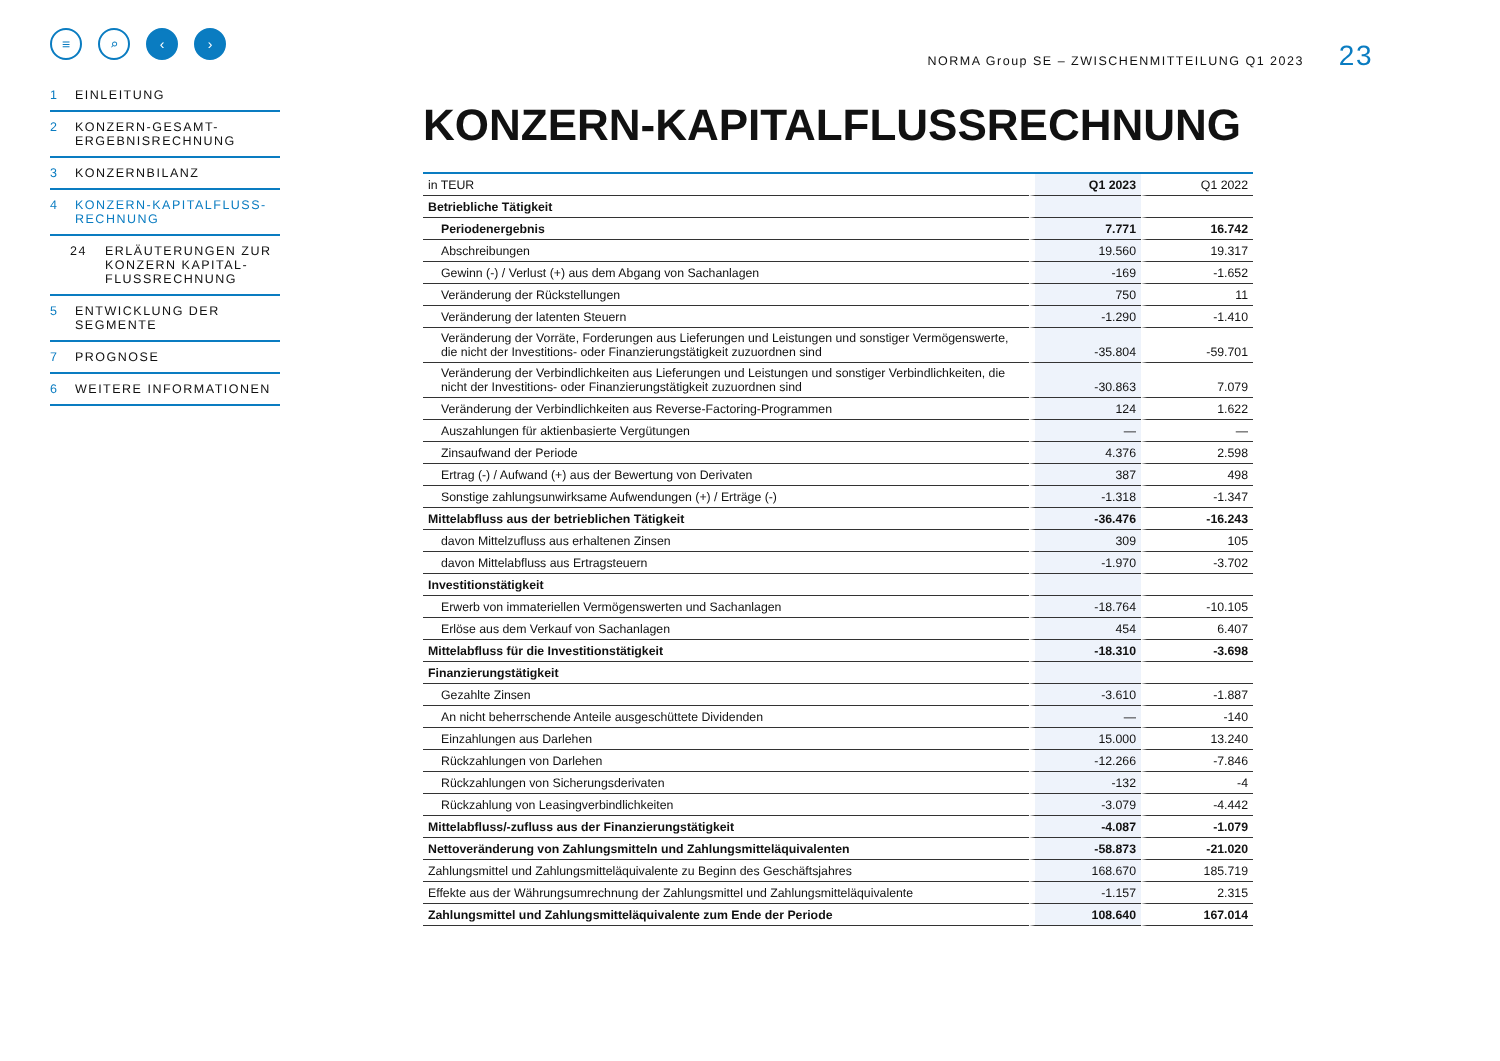≡ ⌕ ‹ ›
1 EINLEITUNG
2 KONZERN-GESAMT-ERGEBNISRECHNUNG
3 KONZERNBILANZ
4 KONZERN-KAPITALFLUSS-RECHNUNG
24 ERLÄUTERUNGEN ZUR KONZERN KAPITAL-FLUSSRECHNUNG
5 ENTWICKLUNG DER SEGMENTE
7 PROGNOSE
6 WEITERE INFORMATIONEN
NORMA Group SE – ZWISCHENMITTEILUNG Q1 2023 23
KONZERN-KAPITALFLUSSRECHNUNG
| in TEUR | Q1 2023 | Q1 2022 |
| Betriebliche Tätigkeit | | |
| Periodenergebnis | 7.771 | 16.742 |
| Abschreibungen | 19.560 | 19.317 |
| Gewinn (-) / Verlust (+) aus dem Abgang von Sachanlagen | -169 | -1.652 |
| Veränderung der Rückstellungen | 750 | 11 |
| Veränderung der latenten Steuern | -1.290 | -1.410 |
| Veränderung der Vorräte, Forderungen aus Lieferungen und Leistungen und sonstiger Vermögenswerte, die nicht der Investitions- oder Finanzierungstätigkeit zuzuordnen sind | -35.804 | -59.701 |
| Veränderung der Verbindlichkeiten aus Lieferungen und Leistungen und sonstiger Verbindlichkeiten, die nicht der Investitions- oder Finanzierungstätigkeit zuzuordnen sind | -30.863 | 7.079 |
| Veränderung der Verbindlichkeiten aus Reverse-Factoring-Programmen | 124 | 1.622 |
| Auszahlungen für aktienbasierte Vergütungen | — | — |
| Zinsaufwand der Periode | 4.376 | 2.598 |
| Ertrag (-) / Aufwand (+) aus der Bewertung von Derivaten | 387 | 498 |
| Sonstige zahlungsunwirksame Aufwendungen (+) / Erträge (-) | -1.318 | -1.347 |
| Mittelabfluss aus der betrieblichen Tätigkeit | -36.476 | -16.243 |
| davon Mittelzufluss aus erhaltenen Zinsen | 309 | 105 |
| davon Mittelabfluss aus Ertragsteuern | -1.970 | -3.702 |
| Investitionstätigkeit | | |
| Erwerb von immateriellen Vermögenswerten und Sachanlagen | -18.764 | -10.105 |
| Erlöse aus dem Verkauf von Sachanlagen | 454 | 6.407 |
| Mittelabfluss für die Investitionstätigkeit | -18.310 | -3.698 |
| Finanzierungstätigkeit | | |
| Gezahlte Zinsen | -3.610 | -1.887 |
| An nicht beherrschende Anteile ausgeschüttete Dividenden | — | -140 |
| Einzahlungen aus Darlehen | 15.000 | 13.240 |
| Rückzahlungen von Darlehen | -12.266 | -7.846 |
| Rückzahlungen von Sicherungsderivaten | -132 | -4 |
| Rückzahlung von Leasingverbindlichkeiten | -3.079 | -4.442 |
| Mittelabfluss/-zufluss aus der Finanzierungstätigkeit | -4.087 | -1.079 |
| Nettoveränderung von Zahlungsmitteln und Zahlungsmitteläquivalenten | -58.873 | -21.020 |
| Zahlungsmittel und Zahlungsmitteläquivalente zu Beginn des Geschäftsjahres | 168.670 | 185.719 |
| Effekte aus der Währungsumrechnung der Zahlungsmittel und Zahlungsmitteläquivalente | -1.157 | 2.315 |
| Zahlungsmittel und Zahlungsmitteläquivalente zum Ende der Periode | 108.640 | 167.014 |